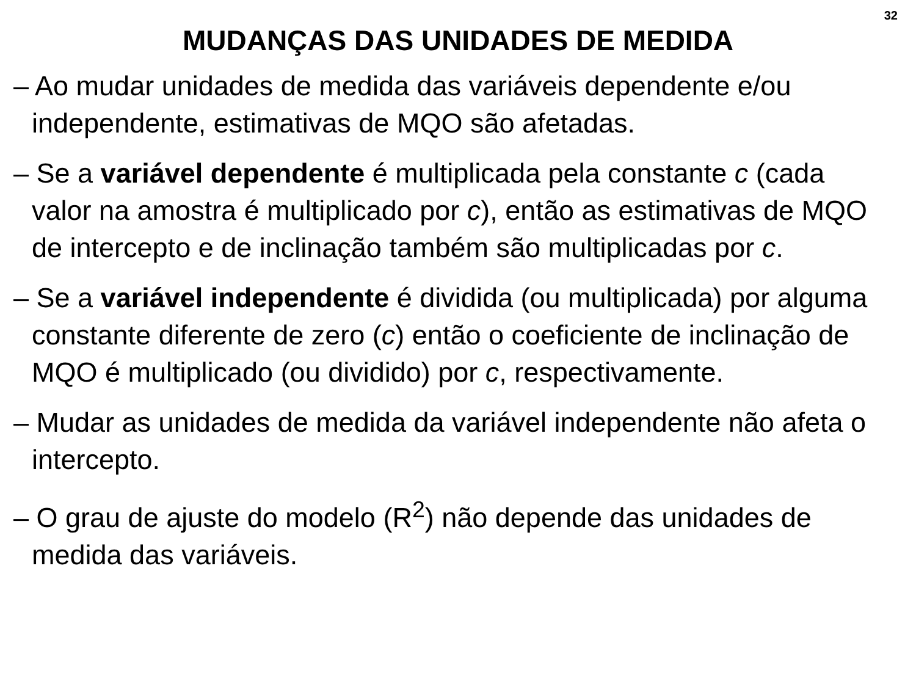32
MUDANÇAS DAS UNIDADES DE MEDIDA
– Ao mudar unidades de medida das variáveis dependente e/ou independente, estimativas de MQO são afetadas.
– Se a variável dependente é multiplicada pela constante c (cada valor na amostra é multiplicado por c), então as estimativas de MQO de intercepto e de inclinação também são multiplicadas por c.
– Se a variável independente é dividida (ou multiplicada) por alguma constante diferente de zero (c) então o coeficiente de inclinação de MQO é multiplicado (ou dividido) por c, respectivamente.
– Mudar as unidades de medida da variável independente não afeta o intercepto.
– O grau de ajuste do modelo (R<sup>2</sup>) não depende das unidades de medida das variáveis.